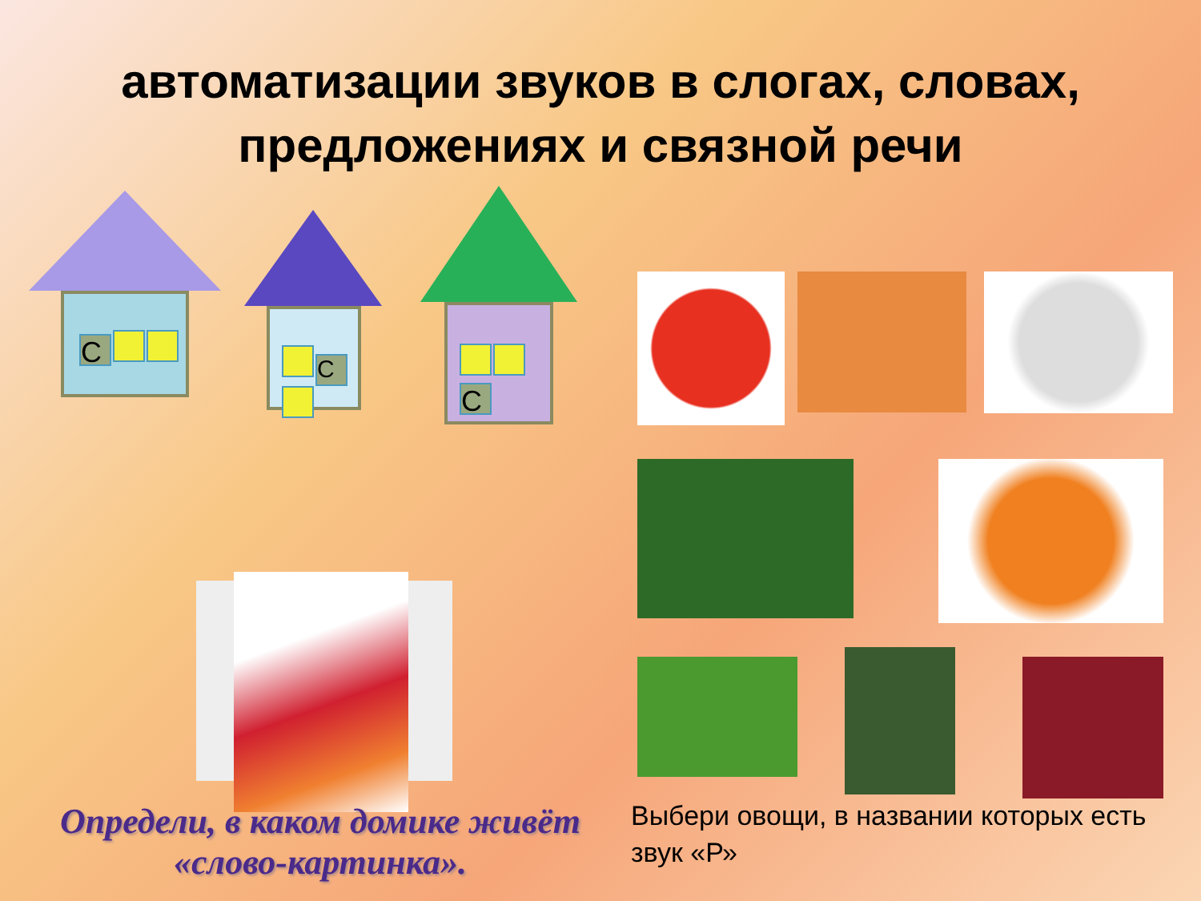автоматизации звуков в слогах, словах,
предложениях и связной речи
С
С
С
Определи, в каком домике живёт
«слово-картинка».
Выбери овощи, в названии которых есть звук «Р»